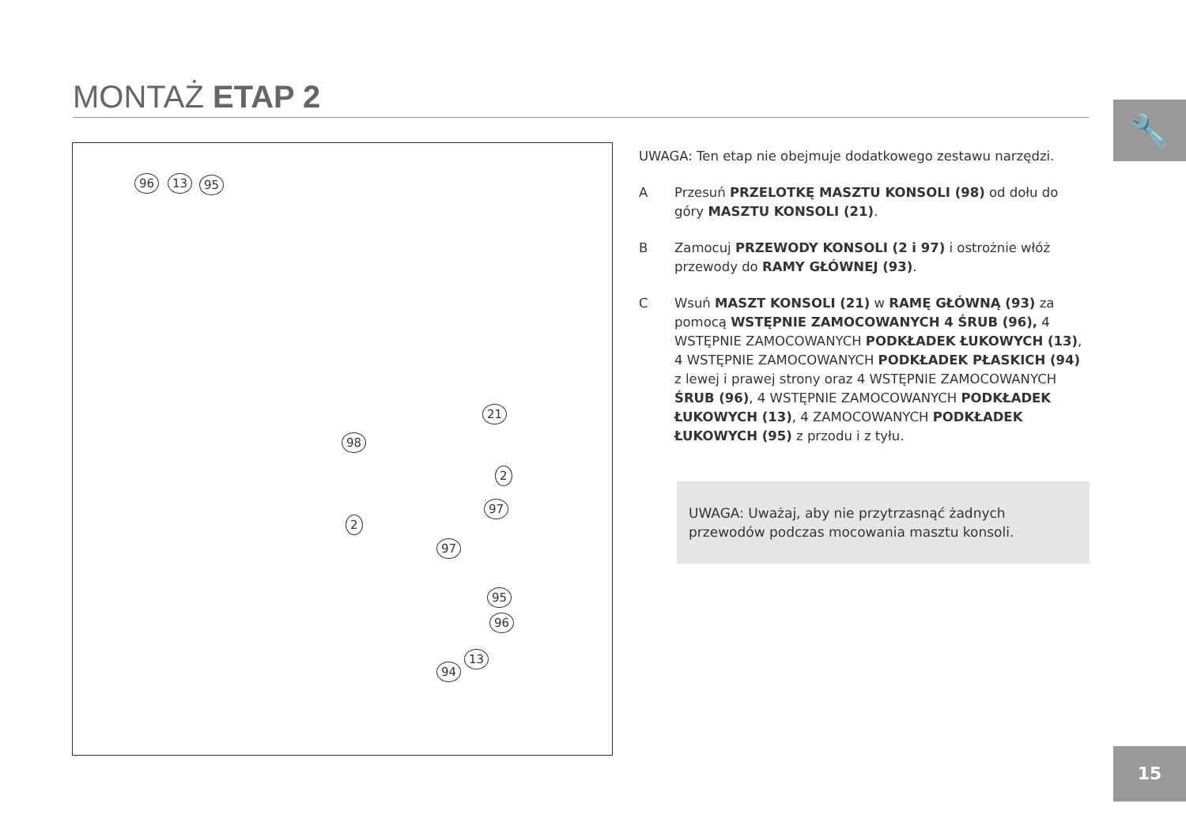MONTAŻ ETAP 2
🔧
96 13 95
21
98
2
97
2
97
95
96
13
94
UWAGA: Ten etap nie obejmuje dodatkowego zestawu narzędzi.
A Przesuń PRZELOTKĘ MASZTU KONSOLI (98) od dołu do góry MASZTU KONSOLI (21).
B Zamocuj PRZEWODY KONSOLI (2 i 97) i ostrożnie włóż przewody do RAMY GŁÓWNEJ (93).
C Wsuń MASZT KONSOLI (21) w RAMĘ GŁÓWNĄ (93) za pomocą WSTĘPNIE ZAMOCOWANYCH 4 ŚRUB (96), 4 WSTĘPNIE ZAMOCOWANYCH PODKŁADEK ŁUKOWYCH (13), 4 WSTĘPNIE ZAMOCOWANYCH PODKŁADEK PŁASKICH (94) z lewej i prawej strony oraz 4 WSTĘPNIE ZAMOCOWANYCH ŚRUB (96), 4 WSTĘPNIE ZAMOCOWANYCH PODKŁADEK ŁUKOWYCH (13), 4 ZAMOCOWANYCH PODKŁADEK ŁUKOWYCH (95) z przodu i z tyłu.
UWAGA: Uważaj, aby nie przytrzasnąć żadnych przewodów podczas mocowania masztu konsoli.
15